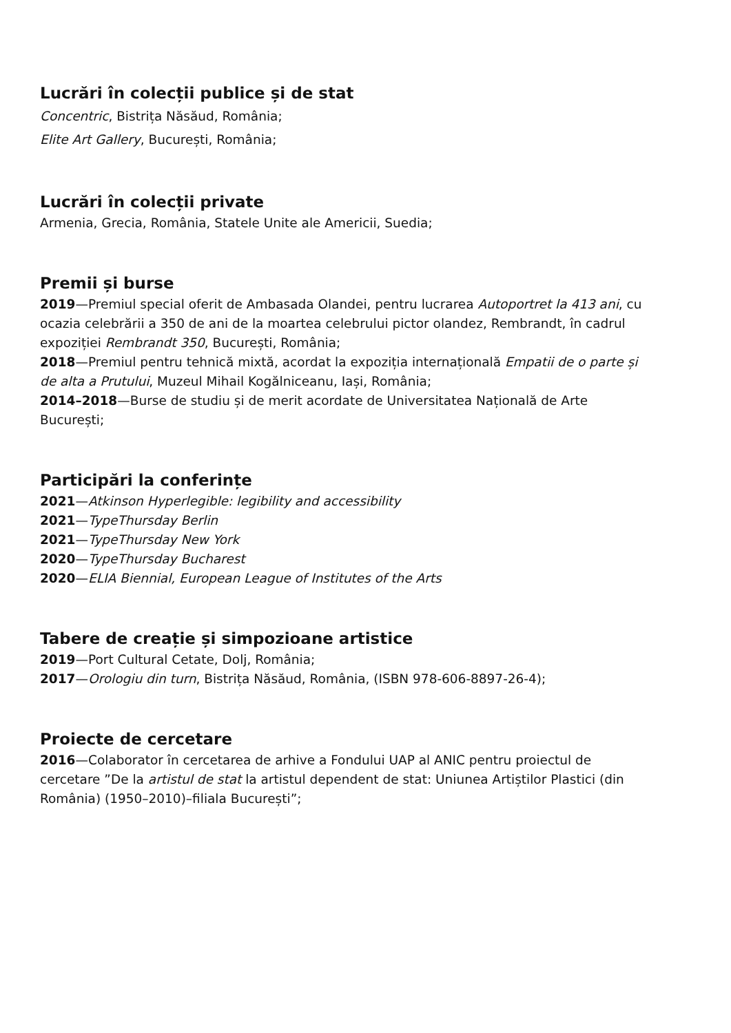Lucrări în colecții publice și de stat
Concentric, Bistrița Năsăud, România;
Elite Art Gallery, București, România;
Lucrări în colecții private
Armenia, Grecia, România, Statele Unite ale Americii, Suedia;
Premii și burse
2019—Premiul special oferit de Ambasada Olandei, pentru lucrarea Autoportret la 413 ani, cu ocazia celebrării a 350 de ani de la moartea celebrului pictor olandez, Rembrandt, în cadrul expoziției Rembrandt 350, București, România;
2018—Premiul pentru tehnică mixtă, acordat la expoziția internațională Empatii de o parte și de alta a Prutului, Muzeul Mihail Kogălniceanu, Iași, România;
2014–2018—Burse de studiu și de merit acordate de Universitatea Națională de Arte București;
Participări la conferințe
2021—Atkinson Hyperlegible: legibility and accessibility
2021—TypeThursday Berlin
2021—TypeThursday New York
2020—TypeThursday Bucharest
2020—ELIA Biennial, European League of Institutes of the Arts
Tabere de creație și simpozioane artistice
2019—Port Cultural Cetate, Dolj, România;
2017—Orologiu din turn, Bistrița Năsăud, România, (ISBN 978-606-8897-26-4);
Proiecte de cercetare
2016—Colaborator în cercetarea de arhive a Fondului UAP al ANIC pentru proiectul de cercetare ”De la artistul de stat la artistul dependent de stat: Uniunea Artiștilor Plastici (din România) (1950–2010)–filiala București”;